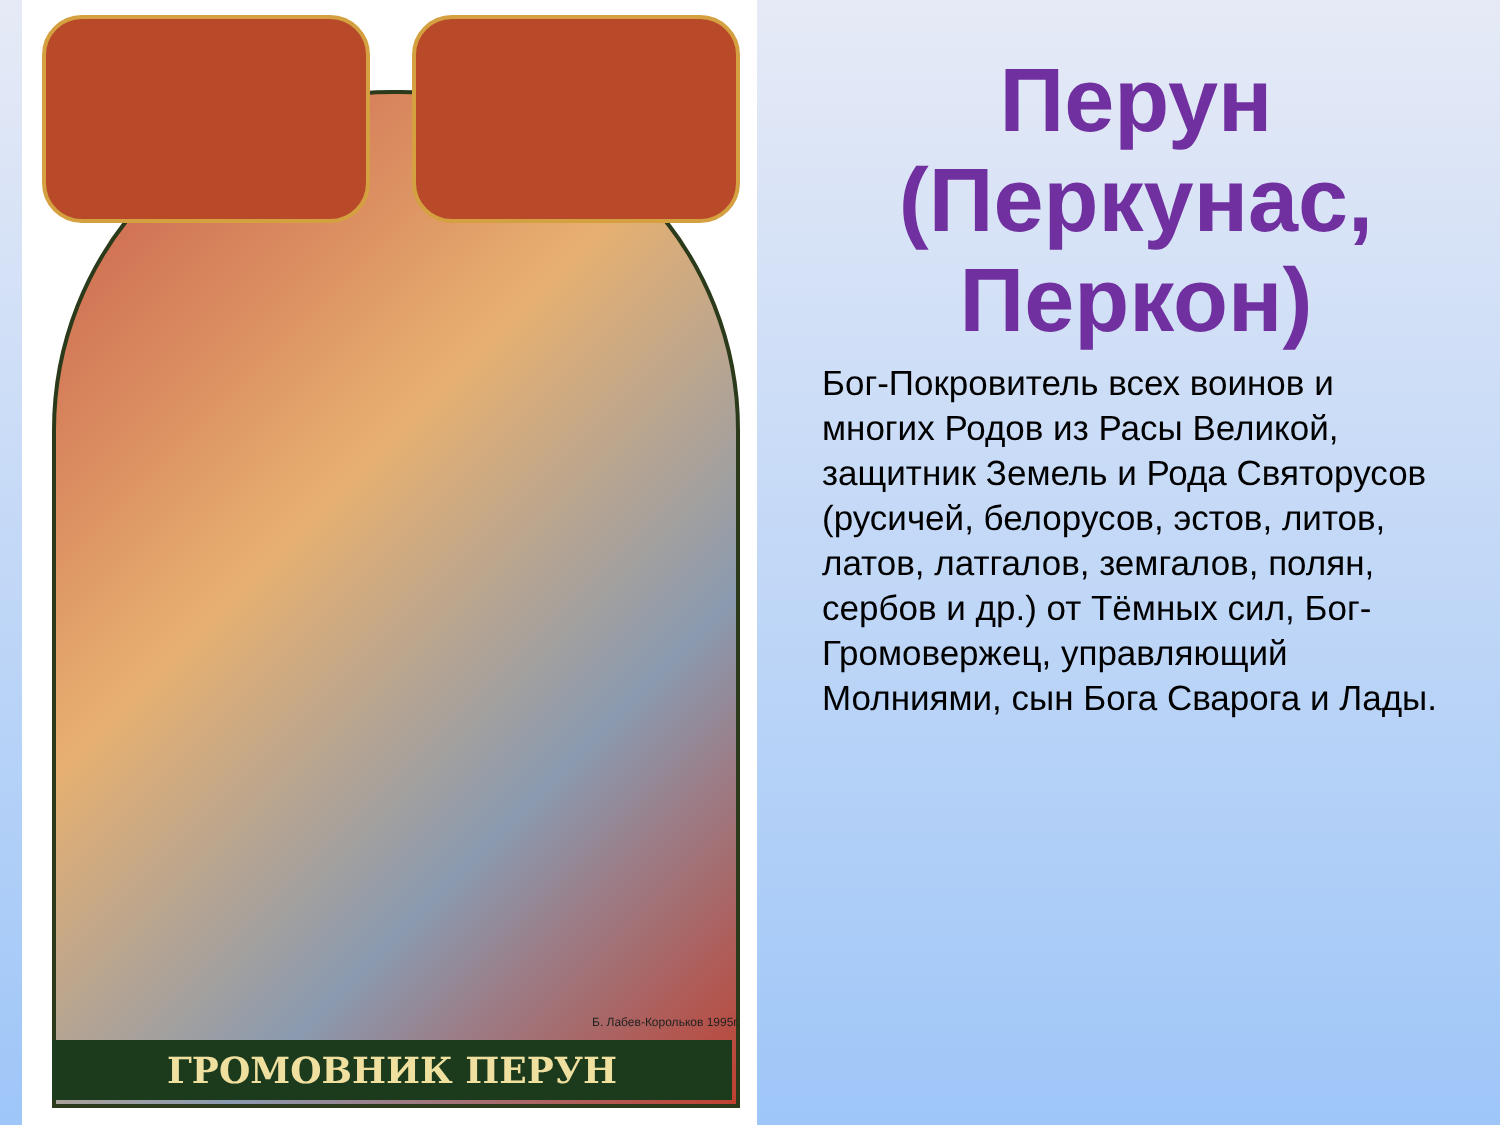Б. Лабев-Корольков 1995г.
ГРОМОВНИК ПЕРУН
Перун (Перкунас, Перкон)
Бог-Покровитель всех воинов и многих Родов из Расы Великой, защитник Земель и Рода Святорусов (русичей, белорусов, эстов, литов, латов, латгалов, земгалов, полян, сербов и др.) от Тёмных сил, Бог-Громовержец, управляющий Молниями, сын Бога Сварога и Лады.